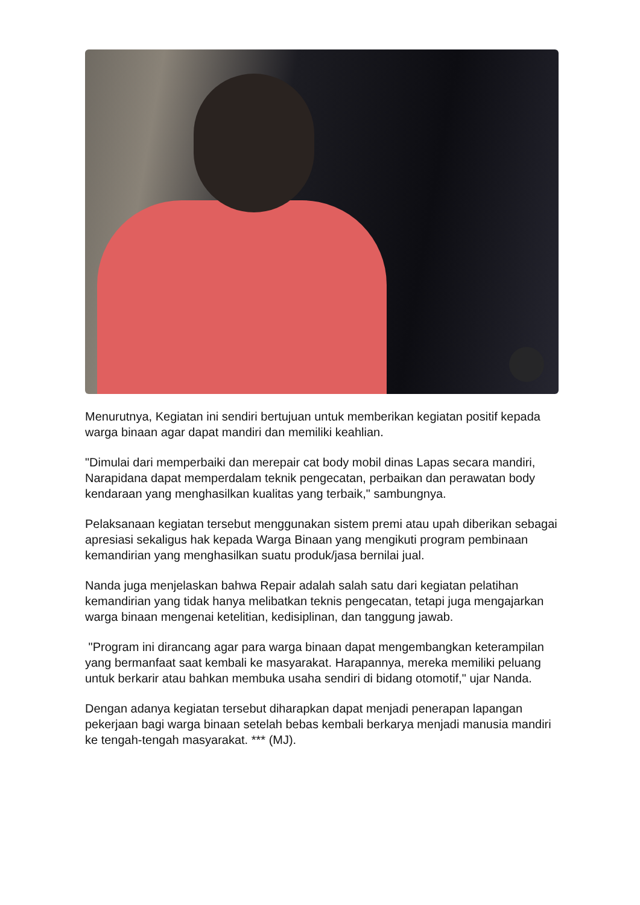Menurutnya, Kegiatan ini sendiri bertujuan untuk memberikan kegiatan positif kepada warga binaan agar dapat mandiri dan memiliki keahlian.
"Dimulai dari memperbaiki dan merepair cat body mobil dinas Lapas secara mandiri, Narapidana dapat memperdalam teknik pengecatan, perbaikan dan perawatan body kendaraan yang menghasilkan kualitas yang terbaik," sambungnya.
Pelaksanaan kegiatan tersebut menggunakan sistem premi atau upah diberikan sebagai apresiasi sekaligus hak kepada Warga Binaan yang mengikuti program pembinaan kemandirian yang menghasilkan suatu produk/jasa bernilai jual.
Nanda juga menjelaskan bahwa Repair adalah salah satu dari kegiatan pelatihan kemandirian yang tidak hanya melibatkan teknis pengecatan, tetapi juga mengajarkan warga binaan mengenai ketelitian, kedisiplinan, dan tanggung jawab.
"Program ini dirancang agar para warga binaan dapat mengembangkan keterampilan yang bermanfaat saat kembali ke masyarakat. Harapannya, mereka memiliki peluang untuk berkarir atau bahkan membuka usaha sendiri di bidang otomotif," ujar Nanda.
Dengan adanya kegiatan tersebut diharapkan dapat menjadi penerapan lapangan pekerjaan bagi warga binaan setelah bebas kembali berkarya menjadi manusia mandiri ke tengah-tengah masyarakat. *** (MJ).